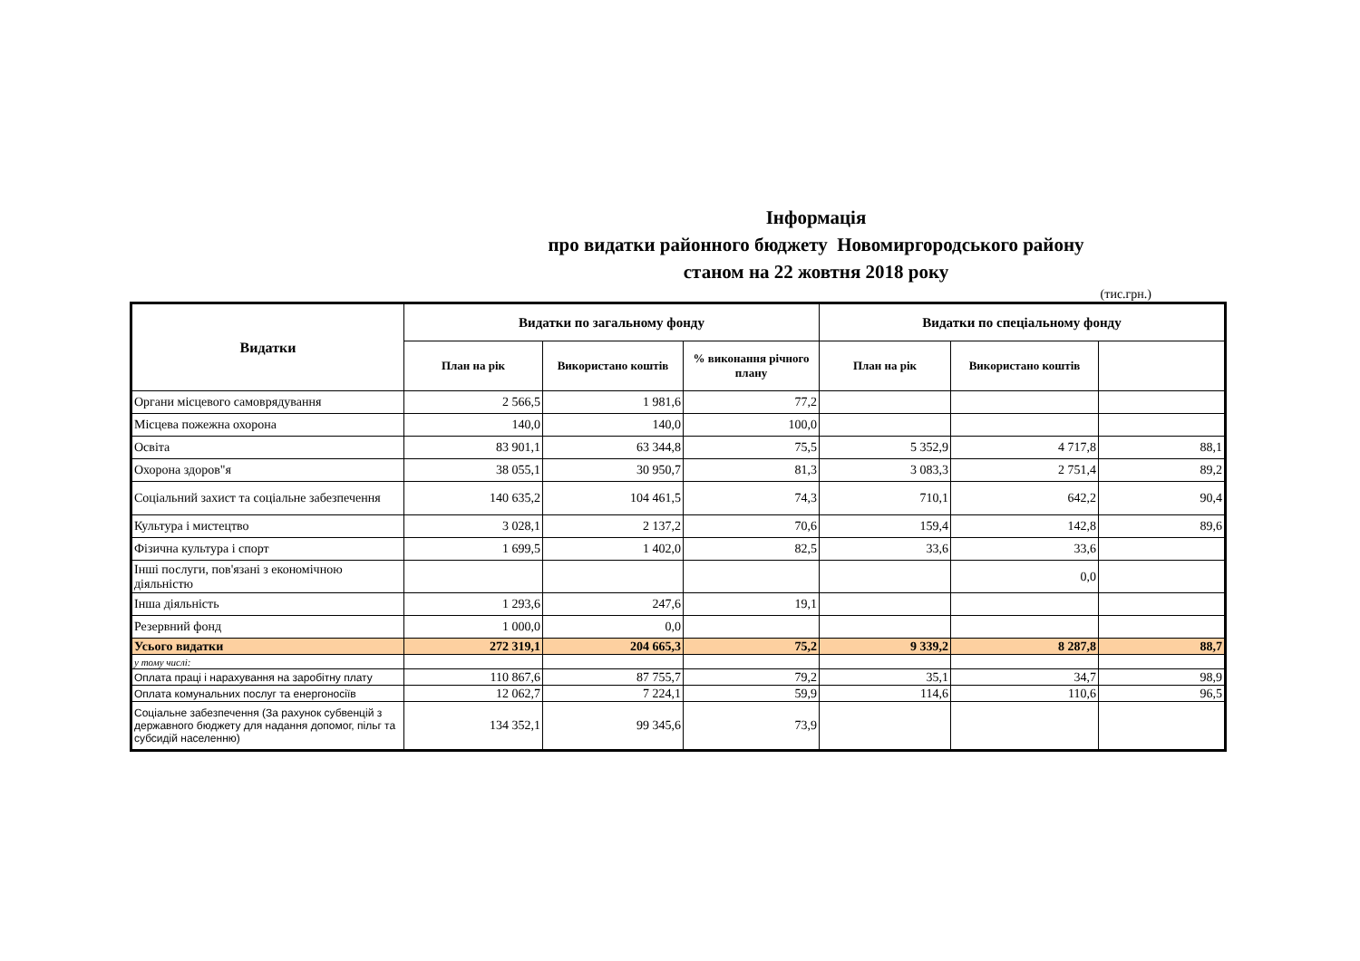Інформація
про видатки районного бюджету Новомиргородського району
станом на 22 жовтня 2018 року
(тис.грн.)
| Видатки | Видатки по загальному фонду | | | Видатки по спеціальному фонду | | |
| --- | --- | --- | --- | --- | --- | --- |
| | План на рік | Використано коштів | % виконання річного плану | План на рік | Використано коштів | |
| Органи місцевого самоврядування | 2 566,5 | 1 981,6 | 77,2 | | | |
| Місцева пожежна охорона | 140,0 | 140,0 | 100,0 | | | |
| Освіта | 83 901,1 | 63 344,8 | 75,5 | 5 352,9 | 4 717,8 | 88,1 |
| Охорона здоров"я | 38 055,1 | 30 950,7 | 81,3 | 3 083,3 | 2 751,4 | 89,2 |
| Соціальний захист та соціальне забезпечення | 140 635,2 | 104 461,5 | 74,3 | 710,1 | 642,2 | 90,4 |
| Культура і мистецтво | 3 028,1 | 2 137,2 | 70,6 | 159,4 | 142,8 | 89,6 |
| Фізична культура і спорт | 1 699,5 | 1 402,0 | 82,5 | 33,6 | 33,6 | |
| Інші послуги, пов'язані з економічною діяльністю | | | | | 0,0 | |
| Інша діяльність | 1 293,6 | 247,6 | 19,1 | | | |
| Резервний фонд | 1 000,0 | 0,0 | | | | |
| Усього видатки | 272 319,1 | 204 665,3 | 75,2 | 9 339,2 | 8 287,8 | 88,7 |
| у тому числі: | | | | | | |
| Оплата праці і нарахування на заробітну плату | 110 867,6 | 87 755,7 | 79,2 | 35,1 | 34,7 | 98,9 |
| Оплата комунальних послуг та енергоносіїв | 12 062,7 | 7 224,1 | 59,9 | 114,6 | 110,6 | 96,5 |
| Соціальне забезпечення (За рахунок субвенцій з державного бюджету для надання допомог, пільг та субсидій населенню) | 134 352,1 | 99 345,6 | 73,9 | | | |